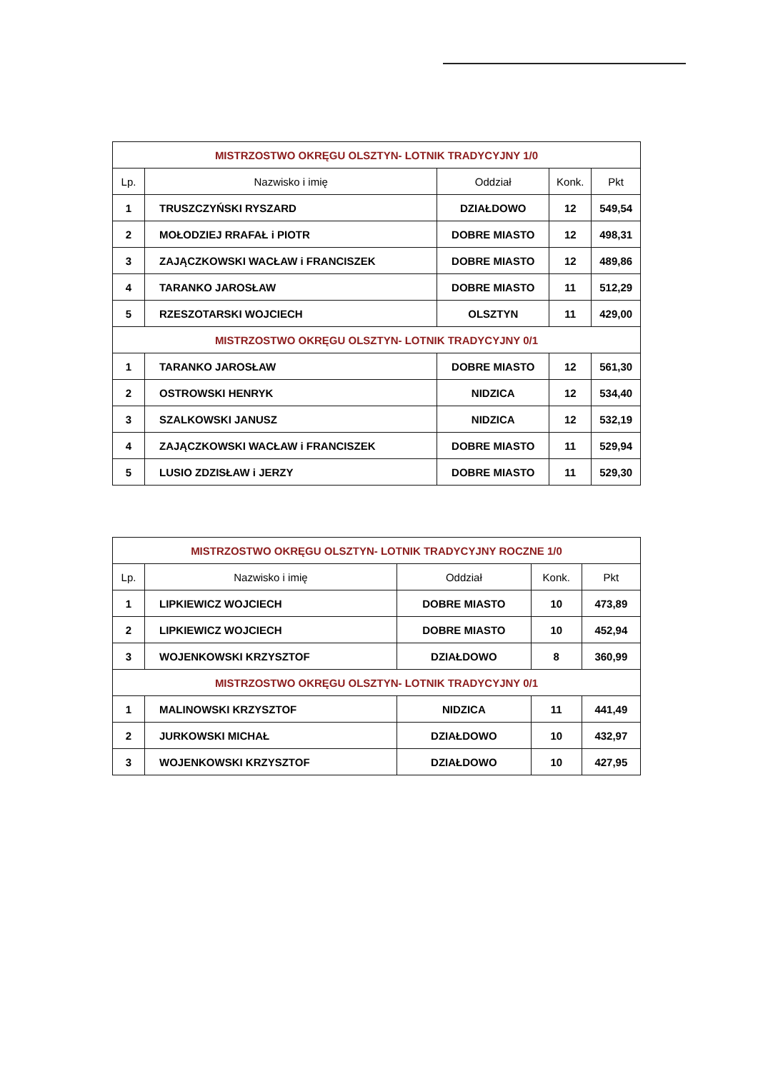| MISTRZOSTWO OKRĘGU OLSZTYN- LOTNIK TRADYCYJNY 1/0 | | | | |
| Lp. | Nazwisko i imię | Oddział | Konk. | Pkt |
| 1 | TRUSZCZYŃSKI RYSZARD | DZIAŁDOWO | 12 | 549,54 |
| 2 | MOŁODZIEJ RRAFAŁ i PIOTR | DOBRE MIASTO | 12 | 498,31 |
| 3 | ZAJĄCZKOWSKI WACŁAW i FRANCISZEK | DOBRE MIASTO | 12 | 489,86 |
| 4 | TARANKO JAROSŁAW | DOBRE MIASTO | 11 | 512,29 |
| 5 | RZESZOTARSKI WOJCIECH | OLSZTYN | 11 | 429,00 |
| MISTRZOSTWO OKRĘGU OLSZTYN- LOTNIK TRADYCYJNY 0/1 | | | | |
| 1 | TARANKO JAROSŁAW | DOBRE MIASTO | 12 | 561,30 |
| 2 | OSTROWSKI HENRYK | NIDZICA | 12 | 534,40 |
| 3 | SZALKOWSKI JANUSZ | NIDZICA | 12 | 532,19 |
| 4 | ZAJĄCZKOWSKI WACŁAW i FRANCISZEK | DOBRE MIASTO | 11 | 529,94 |
| 5 | LUSIO ZDZISŁAW i JERZY | DOBRE MIASTO | 11 | 529,30 |
| MISTRZOSTWO OKRĘGU OLSZTYN- LOTNIK TRADYCYJNY ROCZNE 1/0 | | | | |
| Lp. | Nazwisko i imię | Oddział | Konk. | Pkt |
| 1 | LIPKIEWICZ WOJCIECH | DOBRE MIASTO | 10 | 473,89 |
| 2 | LIPKIEWICZ WOJCIECH | DOBRE MIASTO | 10 | 452,94 |
| 3 | WOJENKOWSKI KRZYSZTOF | DZIAŁDOWO | 8 | 360,99 |
| MISTRZOSTWO OKRĘGU OLSZTYN- LOTNIK TRADYCYJNY 0/1 | | | | |
| 1 | MALINOWSKI KRZYSZTOF | NIDZICA | 11 | 441,49 |
| 2 | JURKOWSKI MICHAŁ | DZIAŁDOWO | 10 | 432,97 |
| 3 | WOJENKOWSKI KRZYSZTOF | DZIAŁDOWO | 10 | 427,95 |